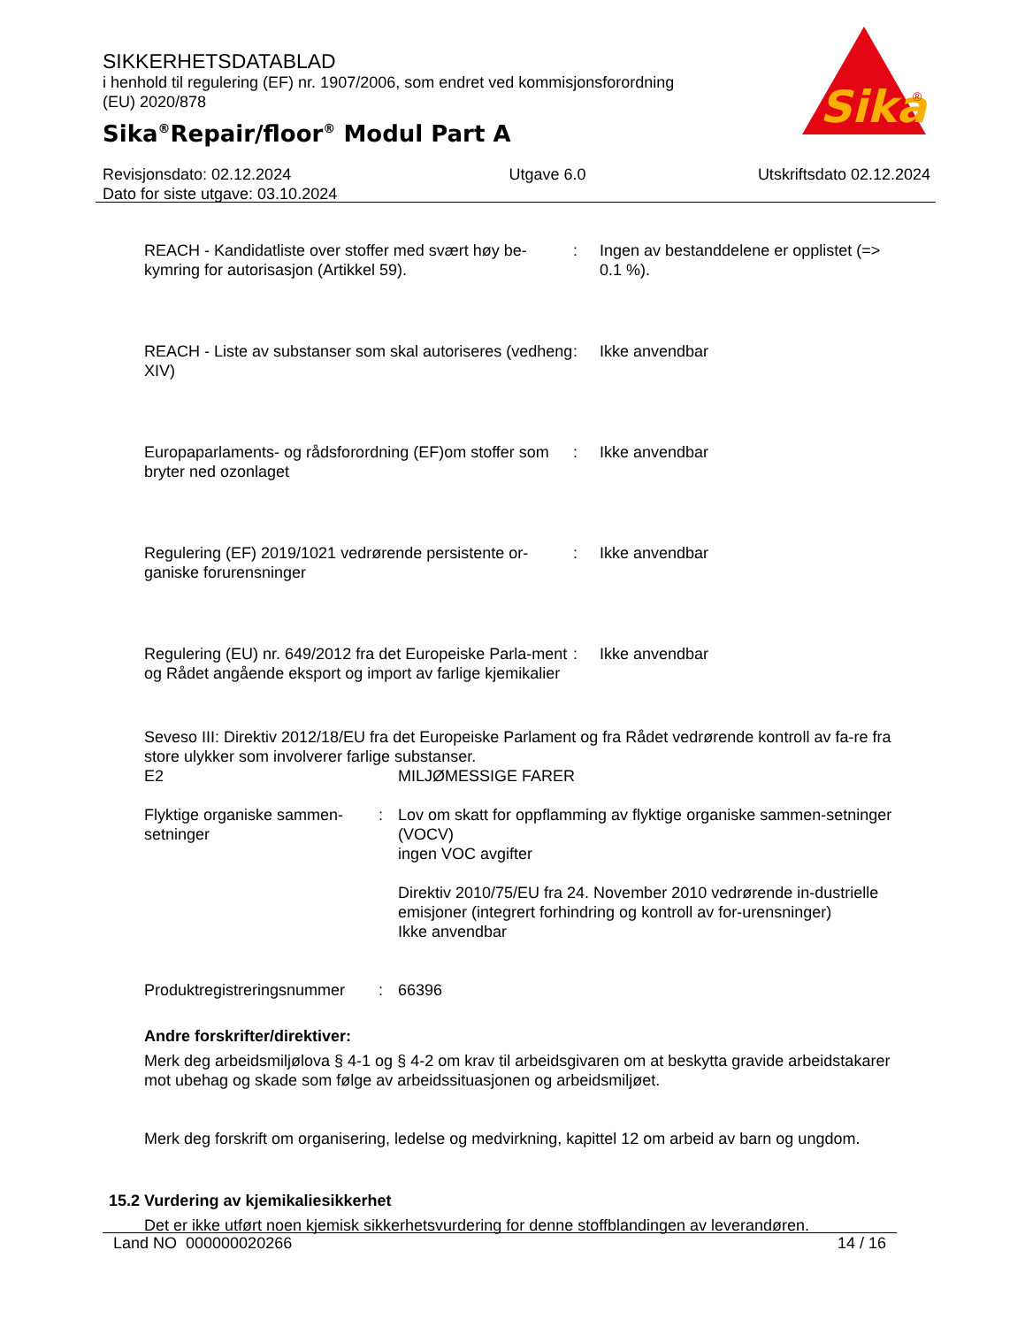SIKKERHETSDATABLAD
i henhold til regulering (EF) nr. 1907/2006, som endret ved kommisjonsforordning
(EU) 2020/878
Sika<sup>®</sup>Repair/floor<sup>®</sup> Modul Part A
Sika
®
Revisjonsdato: 02.12.2024
Dato for siste utgave: 03.10.2024
Utgave 6.0 Utskriftsdato 02.12.2024
REACH - Kandidatliste over stoffer med svært høy be-kymring for autorisasjon (Artikkel 59).
: Ingen av bestanddelene er opplistet (=> 0.1 %).
REACH - Liste av substanser som skal autoriseres (vedheng XIV)
: Ikke anvendbar
Europaparlaments- og rådsforordning (EF)om stoffer som bryter ned ozonlaget
: Ikke anvendbar
Regulering (EF) 2019/1021 vedrørende persistente or-ganiske forurensninger
: Ikke anvendbar
Regulering (EU) nr. 649/2012 fra det Europeiske Parla-ment og Rådet angående eksport og import av farlige kjemikalier
: Ikke anvendbar
Seveso III: Direktiv 2012/18/EU fra det Europeiske Parlament og fra Rådet vedrørende kontroll av fa-re fra store ulykker som involverer farlige substanser.
E2 MILJØMESSIGE FARER
Flyktige organiske sammen-setninger
: Lov om skatt for oppflamming av flyktige organiske sammen-setninger (VOCV)
ingen VOC avgifter
Direktiv 2010/75/EU fra 24. November 2010 vedrørende in-dustrielle emisjoner (integrert forhindring og kontroll av for-urensninger)
Ikke anvendbar
Produktregistreringsnummer
: 66396
Andre forskrifter/direktiver:
Merk deg arbeidsmiljølova § 4-1 og § 4-2 om krav til arbeidsgivaren om at beskytta gravide arbeidstakarer mot ubehag og skade som følge av arbeidssituasjonen og arbeidsmiljøet.
Merk deg forskrift om organisering, ledelse og medvirkning, kapittel 12 om arbeid av barn og ungdom.
15.2 Vurdering av kjemikaliesikkerhet
Det er ikke utført noen kjemisk sikkerhetsvurdering for denne stoffblandingen av leverandøren.
Land NO 000000020266 14 / 16